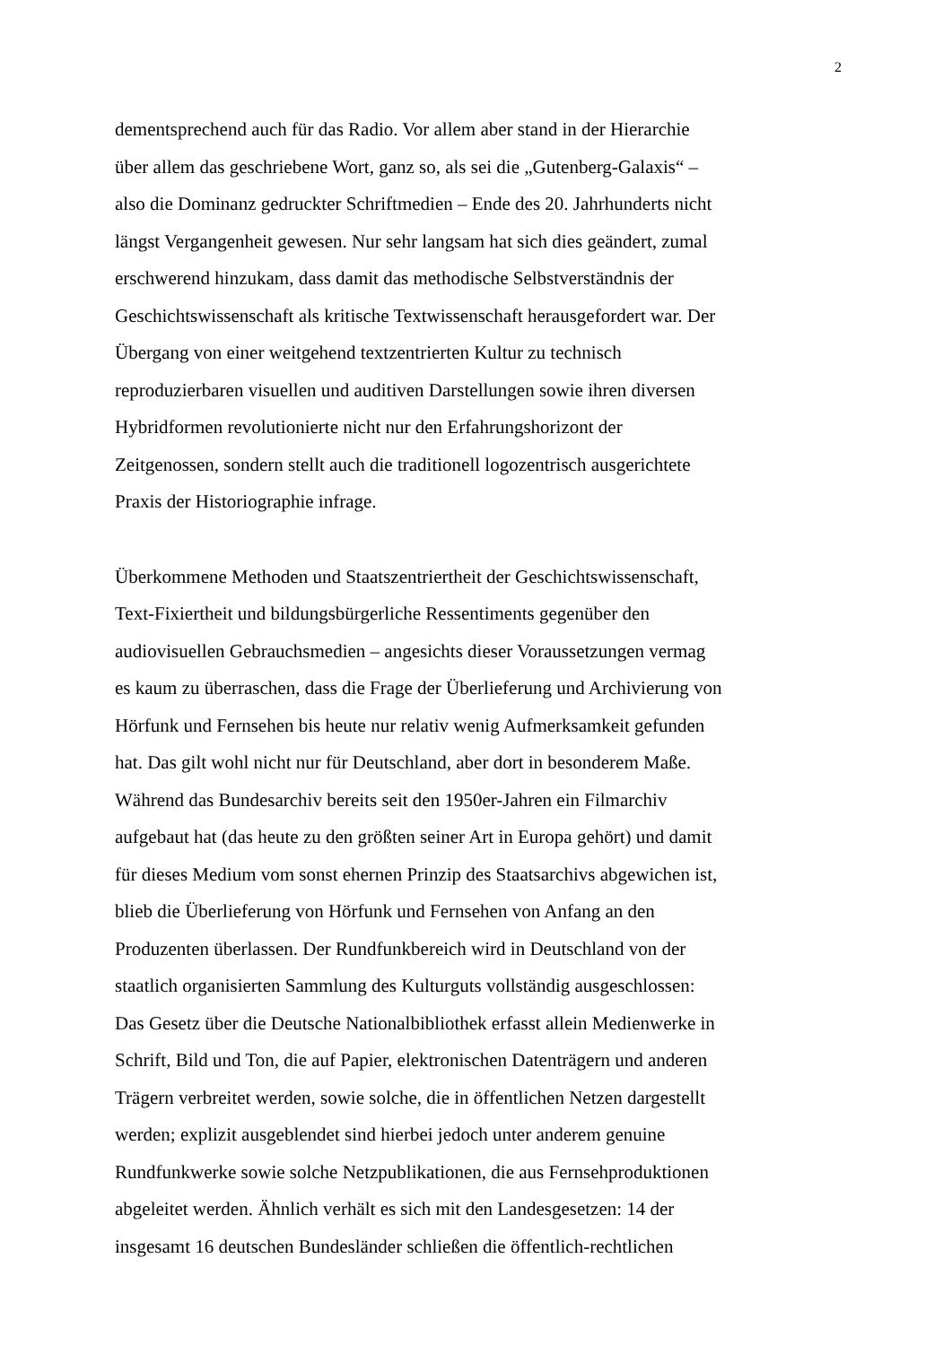2
dementsprechend auch für das Radio. Vor allem aber stand in der Hierarchie
über allem das geschriebene Wort, ganz so, als sei die „Gutenberg-Galaxis“ –
also die Dominanz gedruckter Schriftmedien – Ende des 20. Jahrhunderts nicht
längst Vergangenheit gewesen. Nur sehr langsam hat sich dies geändert, zumal
erschwerend hinzukam, dass damit das methodische Selbstverständnis der
Geschichtswissenschaft als kritische Textwissenschaft herausgefordert war. Der
Übergang von einer weitgehend textzentrierten Kultur zu technisch
reproduzierbaren visuellen und auditiven Darstellungen sowie ihren diversen
Hybridformen revolutionierte nicht nur den Erfahrungshorizont der
Zeitgenossen, sondern stellt auch die traditionell logozentrisch ausgerichtete
Praxis der Historiographie infrage.
Überkommene Methoden und Staatszentriertheit der Geschichtswissenschaft,
Text-Fixiertheit und bildungsbürgerliche Ressentiments gegenüber den
audiovisuellen Gebrauchsmedien – angesichts dieser Voraussetzungen vermag
es kaum zu überraschen, dass die Frage der Überlieferung und Archivierung von
Hörfunk und Fernsehen bis heute nur relativ wenig Aufmerksamkeit gefunden
hat. Das gilt wohl nicht nur für Deutschland, aber dort in besonderem Maße.
Während das Bundesarchiv bereits seit den 1950er-Jahren ein Filmarchiv
aufgebaut hat (das heute zu den größten seiner Art in Europa gehört) und damit
für dieses Medium vom sonst ehernen Prinzip des Staatsarchivs abgewichen ist,
blieb die Überlieferung von Hörfunk und Fernsehen von Anfang an den
Produzenten überlassen. Der Rundfunkbereich wird in Deutschland von der
staatlich organisierten Sammlung des Kulturguts vollständig ausgeschlossen:
Das Gesetz über die Deutsche Nationalbibliothek erfasst allein Medienwerke in
Schrift, Bild und Ton, die auf Papier, elektronischen Datenträgern und anderen
Trägern verbreitet werden, sowie solche, die in öffentlichen Netzen dargestellt
werden; explizit ausgeblendet sind hierbei jedoch unter anderem genuine
Rundfunkwerke sowie solche Netzpublikationen, die aus Fernsehproduktionen
abgeleitet werden. Ähnlich verhält es sich mit den Landesgesetzen: 14 der
insgesamt 16 deutschen Bundesländer schließen die öffentlich-rechtlichen